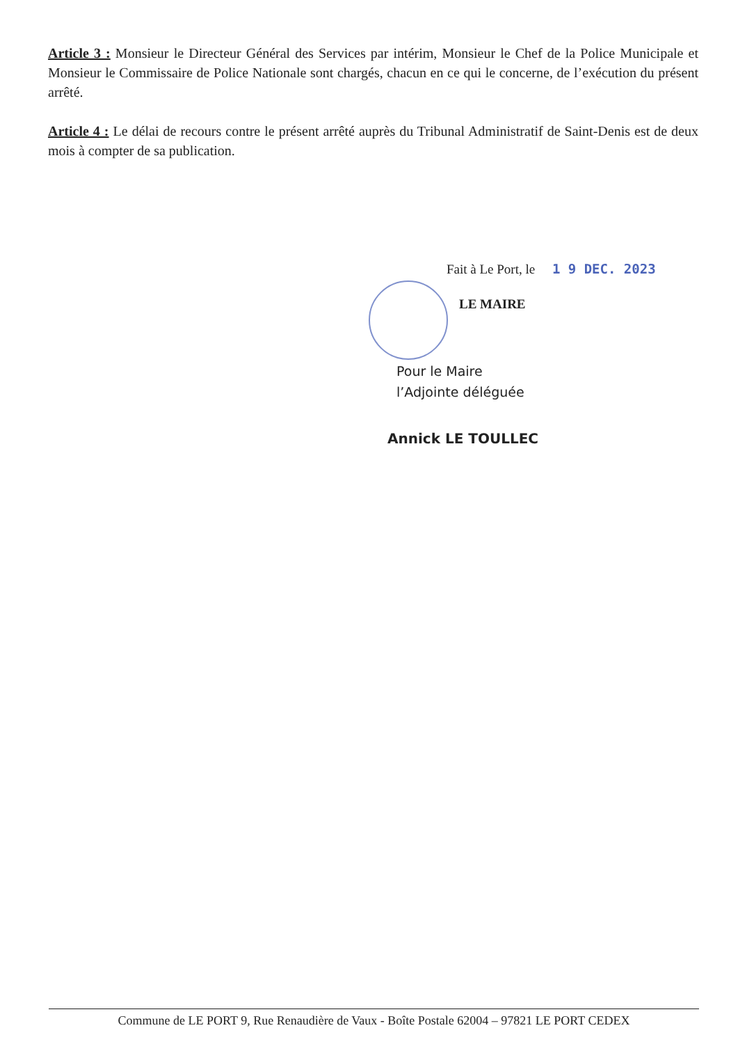Article 3 : Monsieur le Directeur Général des Services par intérim, Monsieur le Chef de la Police Municipale et Monsieur le Commissaire de Police Nationale sont chargés, chacun en ce qui le concerne, de l’exécution du présent arrêté.
Article 4 : Le délai de recours contre le présent arrêté auprès du Tribunal Administratif de Saint-Denis est de deux mois à compter de sa publication.
Fait à Le Port, le 1 9 DEC. 2023
LE MAIRE
Pour le Maire
l’Adjointe déléguée
Annick LE TOULLEC
Commune de LE PORT 9, Rue Renaudière de Vaux - Boîte Postale 62004 – 97821 LE PORT CEDEX